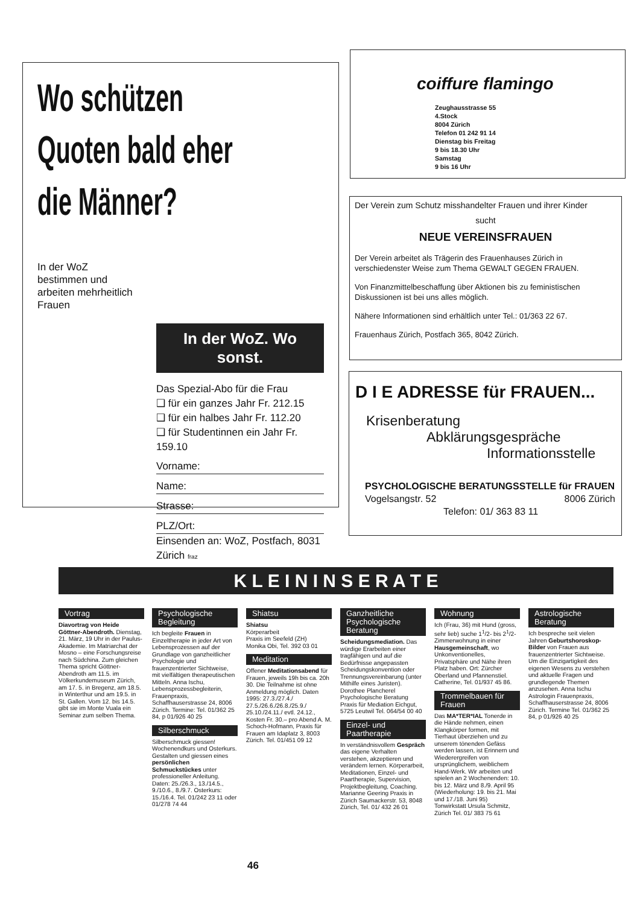Wo schützen
Quoten bald eher
die Männer?
In der WoZ bestimmen und arbeiten mehrheitlich Frauen
In der WoZ. Wo sonst.
Das Spezial-Abo für die Frau
❑ für ein ganzes Jahr Fr. 212.15
❑ für ein halbes Jahr Fr. 112.20
❑ für Studentinnen ein Jahr Fr. 159.10
Vorname:
Name:
Strasse:
PLZ/Ort:
Einsenden an: WoZ, Postfach, 8031 Zürich fraz
coiffure flamingo
Zeughausstrasse 55
4.Stock
8004 Zürich
Telefon 01 242 91 14
Dienstag bis Freitag
9 bis 18.30 Uhr
Samstag
9 bis 16 Uhr
Der Verein zum Schutz misshandelter Frauen und ihrer Kinder
sucht
NEUE VEREINSFRAUEN
Der Verein arbeitet als Trägerin des Frauenhauses Zürich in verschiedenster Weise zum Thema GEWALT GEGEN FRAUEN.
Von Finanzmittelbeschaffung über Aktionen bis zu feministischen Diskussionen ist bei uns alles möglich.
Nähere Informationen sind erhältlich unter Tel.: 01/363 22 67.
Frauenhaus Zürich, Postfach 365, 8042 Zürich.
D I E ADRESSE für FRAUEN...
Krisenberatung
Abklärungsgespräche
Informationsstelle
PSYCHOLOGISCHE BERATUNGSSTELLE für FRAUEN
Vogelsangstr. 52 8006 Zürich
Telefon: 01/ 363 83 11
K L E I N I N S E R A T E
Vortrag
Diavortrag von Heide Göttner-Abendroth. Dienstag, 21. März, 19 Uhr in der Paulus-Akademie. Im Matriarchat der Mosno – eine Forschungsreise nach Südchina. Zum gleichen Thema spricht Göttner-Abendroth am 11.5. im Völkerkundemuseum Zürich, am 17. 5. in Bregenz, am 18.5. in Winterthur und am 19.5. in St. Gallen. Vom 12. bis 14.5. gibt sie im Monte Vuala ein Seminar zum selben Thema.
Psychologische Begleitung
Ich begleite Frauen in Einzeltherapie in jeder Art von Lebensprozessen auf der Grundlage von ganzheitlicher Psychologie und frauenzentrierter Sichtweise, mit vielfältigen therapeutischen Mitteln. Anna Ischu, Lebensprozessbegleiterin, Frauenpraxis, Schaffhauserstrasse 24, 8006 Zürich. Termine: Tel. 01/362 25 84, p 01/926 40 25
Silberschmuck
Silberschmuck giessen! Wochenendkurs und Osterkurs. Gestalten und giessen eines persönlichen Schmuckstückes unter professioneller Anleitung. Daten: 25./26.3., 13./14.5., 9./10.6., 8./9.7. Osterkurs: 15./16.4. Tel. 01/242 23 11 oder 01/278 74 44
Shiatsu
Shiatsu
Körperarbeit
Praxis im Seefeld (ZH)
Monika Obi, Tel. 392 03 01
Meditation
Offener Meditationsabend für Frauen, jeweils 19h bis ca. 20h 30. Die Teilnahme ist ohne Anmeldung möglich. Daten 1995: 27.3./27.4./ 27.5./26.6./26.8./25.9./ 25.10./24.11./ evtl. 24.12., Kosten Fr. 30.– pro Abend A. M. Schoch-Hofmann, Praxis für Frauen am Idaplatz 3, 8003 Zürich. Tel. 01/451 09 12
Ganzheitliche Psychologische Beratung
Scheidungsmediation. Das würdige Erarbeiten einer tragfähigen und auf die Bedürfnisse angepassten Scheidungskonvention oder Trennungsvereinbarung (unter Mithilfe eines Juristen). Dorothee Plancherel Psychologische Beratung Praxis für Mediation Eichgut, 5725 Leutwil Tel. 064/54 00 40
Einzel- und Paartherapie
In verständnisvollem Gespräch das eigene Verhalten verstehen, akzeptieren und verändern lernen. Körperarbeit, Meditationen, Einzel- und Paartherapie, Supervision, Projektbegleitung, Coaching. Marianne Geering Praxis in Zürich Saumackerstr. 53, 8048 Zürich, Tel. 01/ 432 26 01
Wohnung
Ich (Frau, 36) mit Hund (gross, sehr lieb) suche 1<sup>1</sup>/2- bis 2<sup>1</sup>/2-Zimmerwohnung in einer Hausgemeinschaft, wo Unkonventionelles, Privatsphäre und Nähe ihren Platz haben. Ort: Zürcher Oberland und Pfannenstiel. Catherine, Tel. 01/937 45 86.
Trommelbauen für Frauen
Das MA*TER*IAL Tonerde in die Hände nehmen, einen Klangkörper formen, mit Tierhaut überziehen und zu unserem tönenden Gefäss werden lassen, ist Erinnern und Wiederergreifen von ursprünglichem, weiblichem Hand-Werk. Wir arbeiten und spielen an 2 Wochenenden: 10. bis 12. März und 8./9. April 95 (Wiederholung: 19. bis 21. Mai und 17./18. Juni 95) Tonwirkstatt Ursula Schmitz, Zürich Tel. 01/ 383 75 61
Astrologische Beratung
Ich bespreche seit vielen Jahren Geburtshoroskop-Bilder von Frauen aus frauenzentrierter Sichtweise. Um die Einzigartigkeit des eigenen Wesens zu verstehen und aktuelle Fragen und grundlegende Themen anzusehen. Anna Ischu Astrologin Frauenpraxis, Schaffhauserstrasse 24, 8006 Zürich. Termine Tel. 01/362 25 84, p 01/926 40 25
46